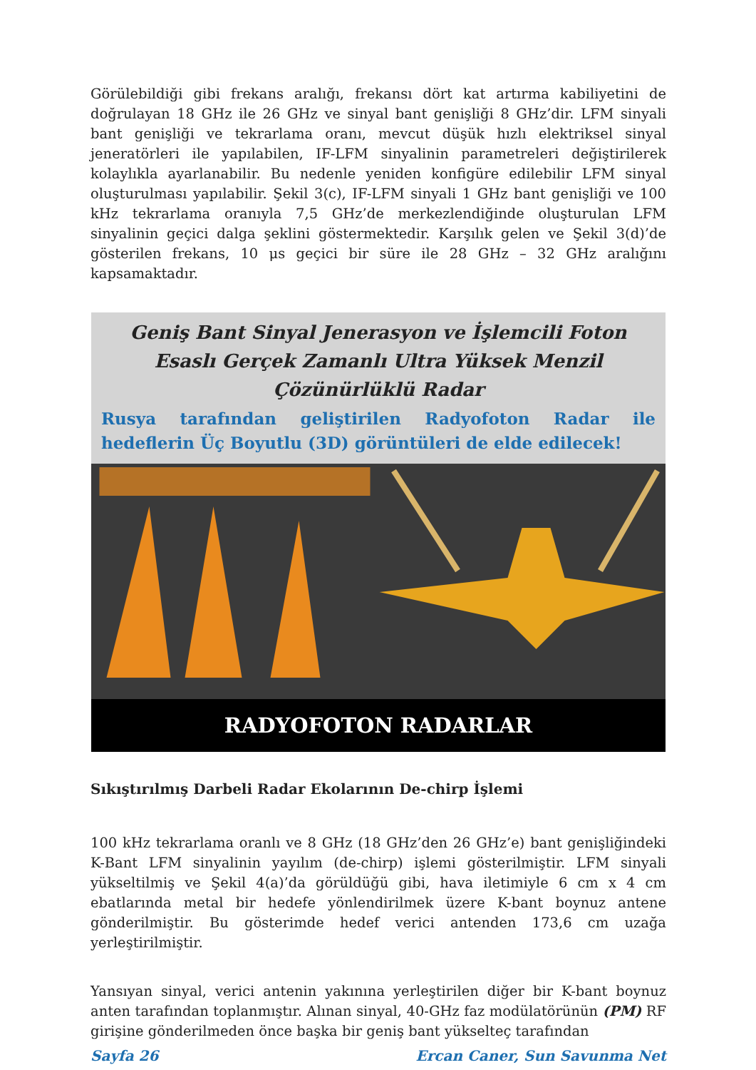Görülebildiği gibi frekans aralığı, frekansı dört kat artırma kabiliyetini de doğrulayan 18 GHz ile 26 GHz ve sinyal bant genişliği 8 GHz’dir. LFM sinyali bant genişliği ve tekrarlama oranı, mevcut düşük hızlı elektriksel sinyal jeneratörleri ile yapılabilen, IF-LFM sinyalinin parametreleri değiştirilerek kolaylıkla ayarlanabilir. Bu nedenle yeniden konfigüre edilebilir LFM sinyal oluşturulması yapılabilir. Şekil 3(c), IF-LFM sinyali 1 GHz bant genişliği ve 100 kHz tekrarlama oranıyla 7,5 GHz’de merkezlendiğinde oluşturulan LFM sinyalinin geçici dalga şeklini göstermektedir. Karşılık gelen ve Şekil 3(d)’de gösterilen frekans, 10 μs geçici bir süre ile 28 GHz – 32 GHz aralığını kapsamaktadır.
Geniş Bant Sinyal Jenerasyon ve İşlemcili Foton Esaslı Gerçek Zamanlı Ultra Yüksek Menzil Çözünürlüklü Radar
Rusya tarafından geliştirilen Radyofoton Radar ile hedeflerin Üç Boyutlu (3D) görüntüleri de elde edilecek!
RADYOFOTON RADARLAR
Sıkıştırılmış Darbeli Radar Ekolarının De-chirp İşlemi
100 kHz tekrarlama oranlı ve 8 GHz (18 GHz’den 26 GHz’e) bant genişliğindeki K-Bant LFM sinyalinin yayılım (de-chirp) işlemi gösterilmiştir. LFM sinyali yükseltilmiş ve Şekil 4(a)’da görüldüğü gibi, hava iletimiyle 6 cm x 4 cm ebatlarında metal bir hedefe yönlendirilmek üzere K-bant boynuz antene gönderilmiştir. Bu gösterimde hedef verici antenden 173,6 cm uzağa yerleştirilmiştir.
Yansıyan sinyal, verici antenin yakınına yerleştirilen diğer bir K-bant boynuz anten tarafından toplanmıştır. Alınan sinyal, 40-GHz faz modülatörünün (PM) RF girişine gönderilmeden önce başka bir geniş bant yükselteç tarafından
Sayfa 26 Ercan Caner, Sun Savunma Net